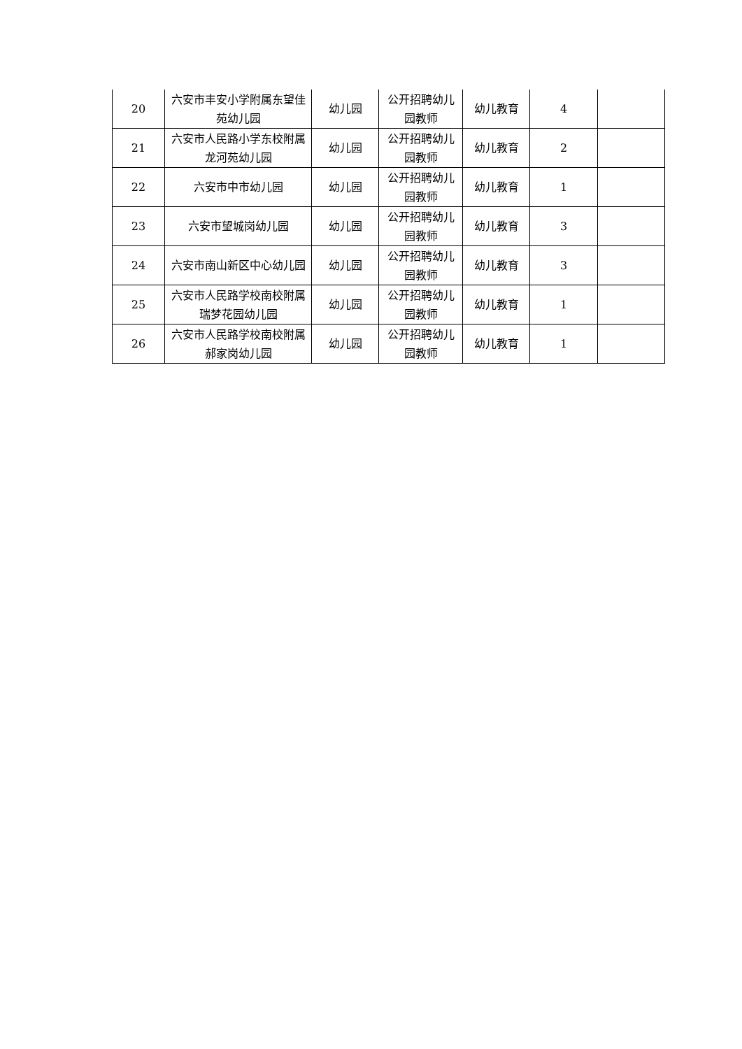| 20 | 六安市丰安小学附属东望佳苑幼儿园 | 幼儿园 | 公开招聘幼儿园教师 | 幼儿教育 | 4 | |
| 21 | 六安市人民路小学东校附属龙河苑幼儿园 | 幼儿园 | 公开招聘幼儿园教师 | 幼儿教育 | 2 | |
| 22 | 六安市中市幼儿园 | 幼儿园 | 公开招聘幼儿园教师 | 幼儿教育 | 1 | |
| 23 | 六安市望城岗幼儿园 | 幼儿园 | 公开招聘幼儿园教师 | 幼儿教育 | 3 | |
| 24 | 六安市南山新区中心幼儿园 | 幼儿园 | 公开招聘幼儿园教师 | 幼儿教育 | 3 | |
| 25 | 六安市人民路学校南校附属瑞梦花园幼儿园 | 幼儿园 | 公开招聘幼儿园教师 | 幼儿教育 | 1 | |
| 26 | 六安市人民路学校南校附属郝家岗幼儿园 | 幼儿园 | 公开招聘幼儿园教师 | 幼儿教育 | 1 | |